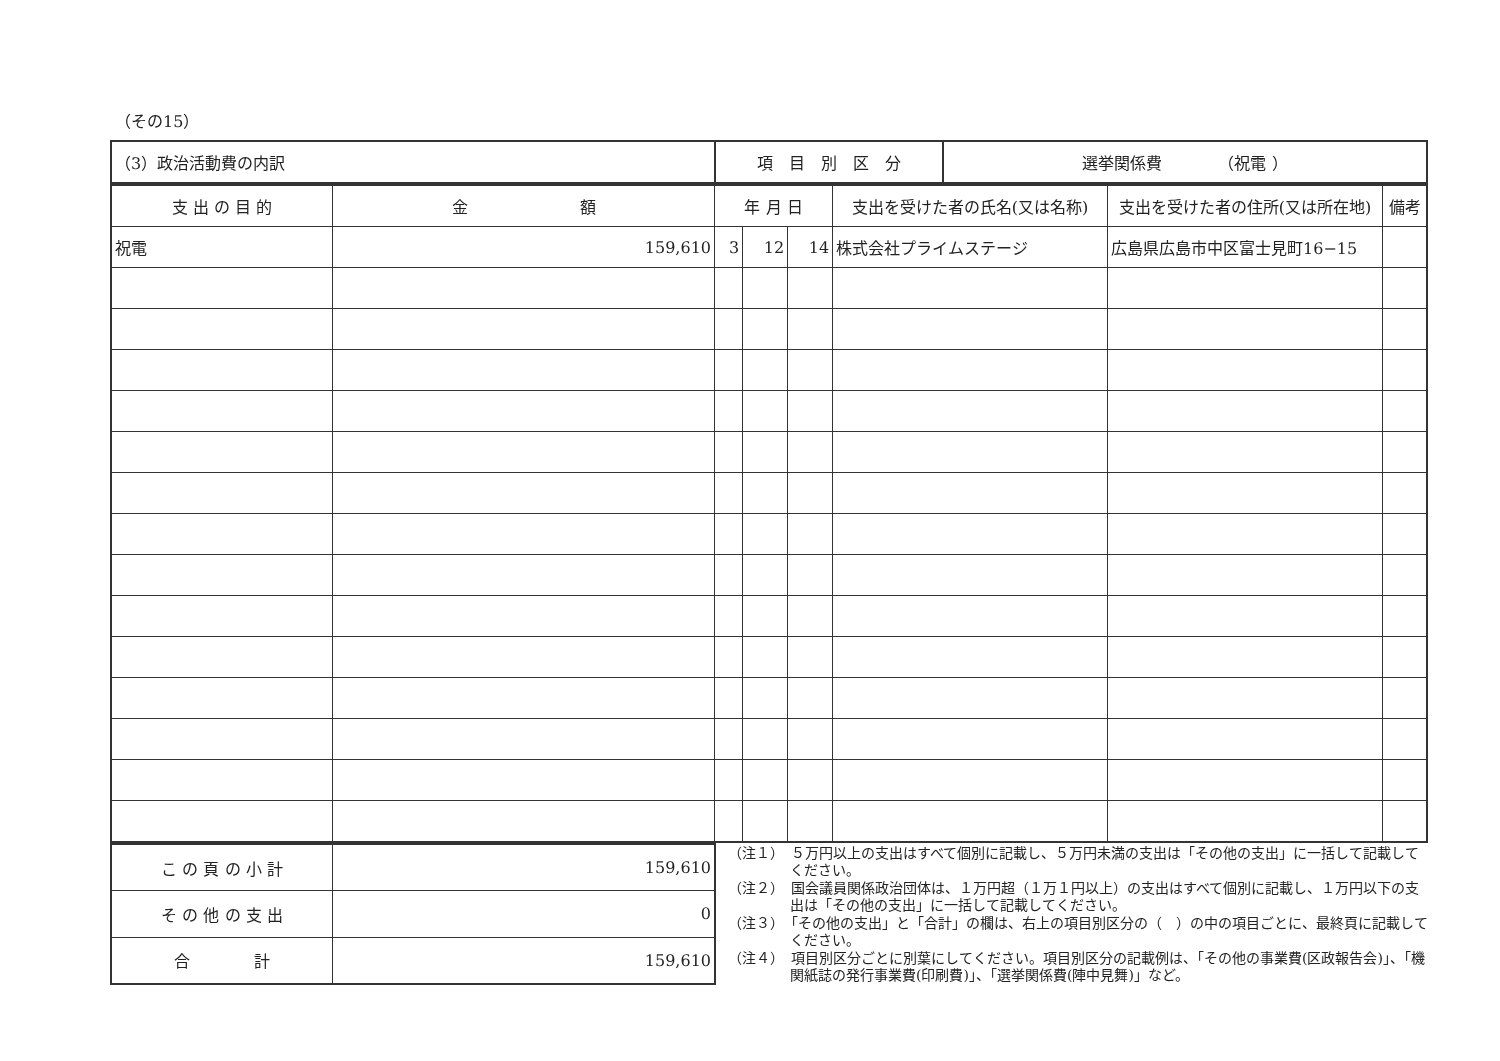（その15）
| （3）政治活動費の内訳 | 項 目 別 区 分 | 選挙関係費 （祝電 ） |
| 支 出 の 目 的 | 金 額 | 年 月 日 | | | 支出を受けた者の氏名(又は名称) | 支出を受けた者の住所(又は所在地) | 備考 |
| --- | --- | --- | --- | --- | --- | --- | --- |
| 祝電 | 159,610 | 3 | 12 | 14 | 株式会社プライムステージ | 広島県広島市中区富士見町16−15 | |
| こ の 頁 の 小 計 | 159,610 |
| そ の 他 の 支 出 | 0 |
| 合 計 | 159,610 |
（注１）　５万円以上の支出はすべて個別に記載し、５万円未満の支出は「その他の支出」に一括して記載してください。
（注２）　国会議員関係政治団体は、１万円超（１万１円以上）の支出はすべて個別に記載し、１万円以下の支出は「その他の支出」に一括して記載してください。
（注３）　「その他の支出」と「合計」の欄は、右上の項目別区分の（　）の中の項目ごとに、最終頁に記載してください。
（注４）　項目別区分ごとに別葉にしてください。項目別区分の記載例は、「その他の事業費(区政報告会)」、「機関紙誌の発行事業費(印刷費)」、「選挙関係費(陣中見舞)」など。